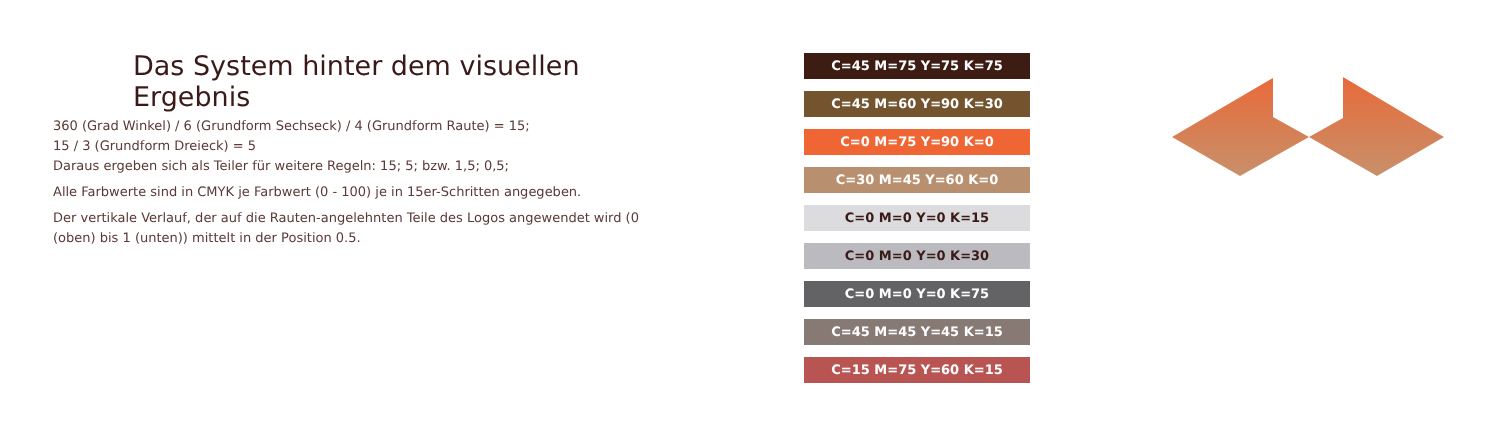Das System hinter dem visuellen Ergebnis
360 (Grad Winkel) / 6 (Grundform Sechseck) / 4 (Grundform Raute) = 15;
15 / 3 (Grundform Dreieck) = 5
Daraus ergeben sich als Teiler für weitere Regeln: 15; 5; bzw. 1,5; 0,5;
Alle Farbwerte sind in CMYK je Farbwert (0 - 100) je in 15er-Schritten angegeben.
Der vertikale Verlauf, der auf die Rauten-angelehnten Teile des Logos angewendet wird (0 (oben) bis 1 (unten)) mittelt in der Position 0.5.
C=45 M=75 Y=75 K=75
C=45 M=60 Y=90 K=30
C=0 M=75 Y=90 K=0
C=30 M=45 Y=60 K=0
C=0 M=0 Y=0 K=15
C=0 M=0 Y=0 K=30
C=0 M=0 Y=0 K=75
C=45 M=45 Y=45 K=15
C=15 M=75 Y=60 K=15